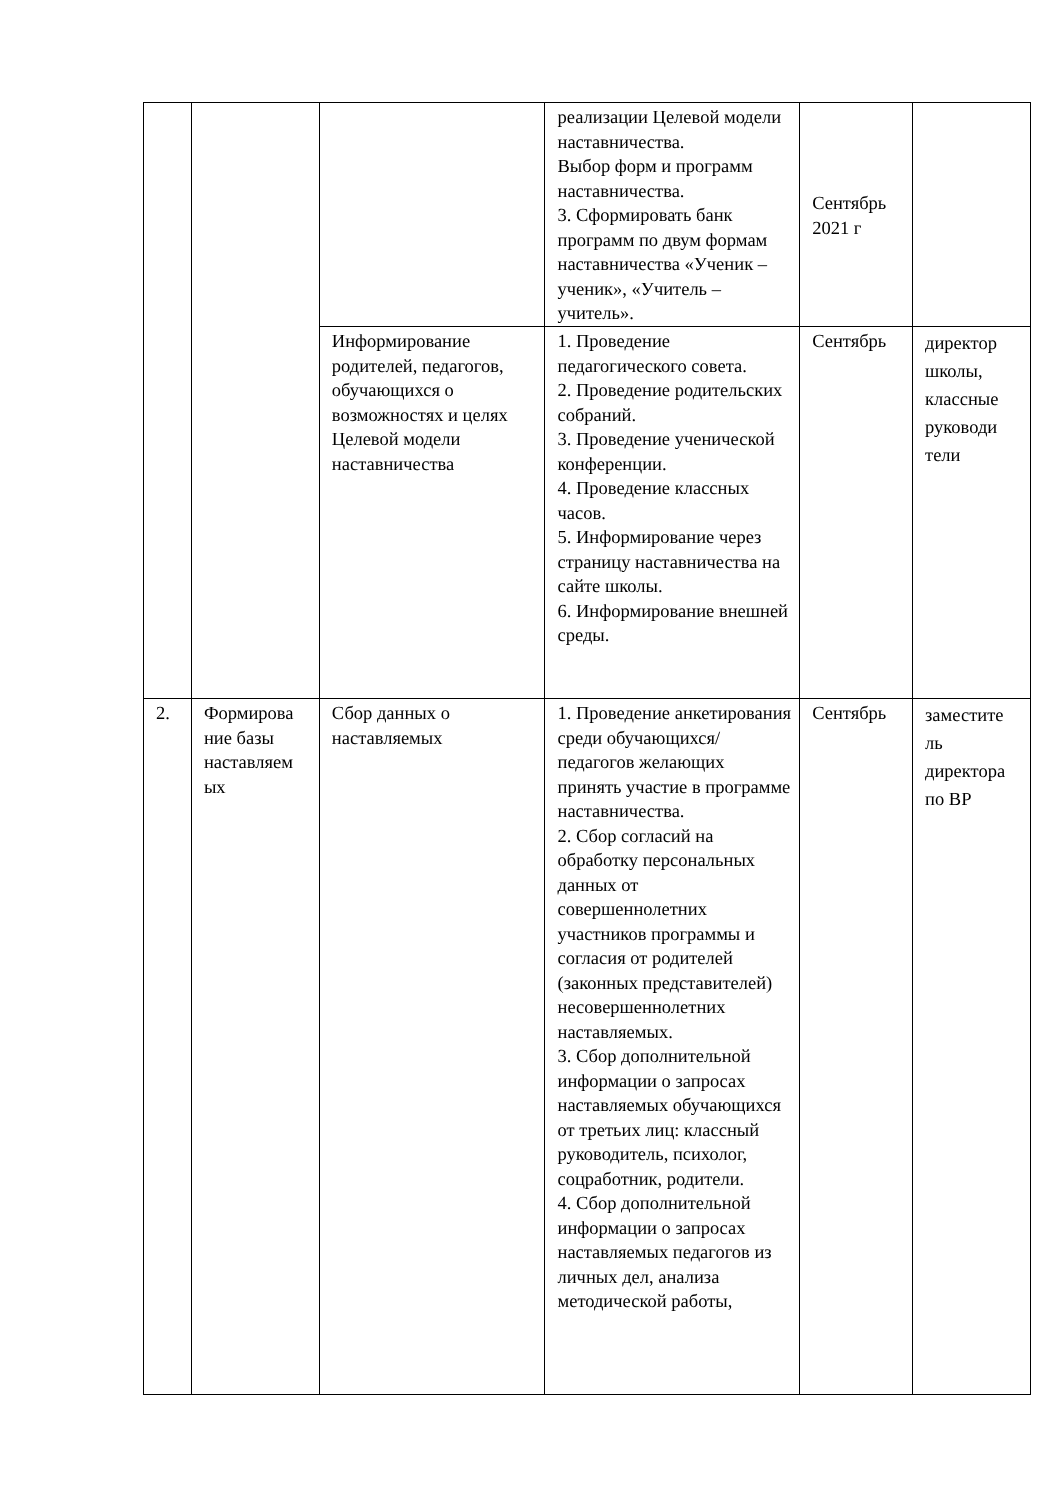| | | | реализации Целевой модели наставничества. Выбор форм и программ наставничества. 3. Сформировать банк программ по двум формам наставничества «Ученик – ученик», «Учитель – учитель». | Сентябрь 2021 г | |
| | | Информирование родителей, педагогов, обучающихся о возможностях и целях Целевой модели наставничества | 1. Проведение педагогического совета. 2. Проведение родительских собраний. 3. Проведение ученической конференции. 4. Проведение классных часов. 5. Информирование через страницу наставничества на сайте школы. 6. Информирование внешней среды. | Сентябрь | директор школы, классные руководи тели |
| 2. | Формирова ние базы наставляем ых | Сбор данных о наставляемых | 1. Проведение анкетирования среди обучающихся/педагогов желающих принять участие в программе наставничества. 2. Сбор согласий на обработку персональных данных от совершеннолетних участников программы и согласия от родителей (законных представителей) несовершеннолетних наставляемых. 3. Сбор дополнительной информации о запросах наставляемых обучающихся от третьих лиц: классный руководитель, психолог, соцработник, родители. 4. Сбор дополнительной информации о запросах наставляемых педагогов из личных дел, анализа методической работы, | Сентябрь | заместите ль директора по ВР |